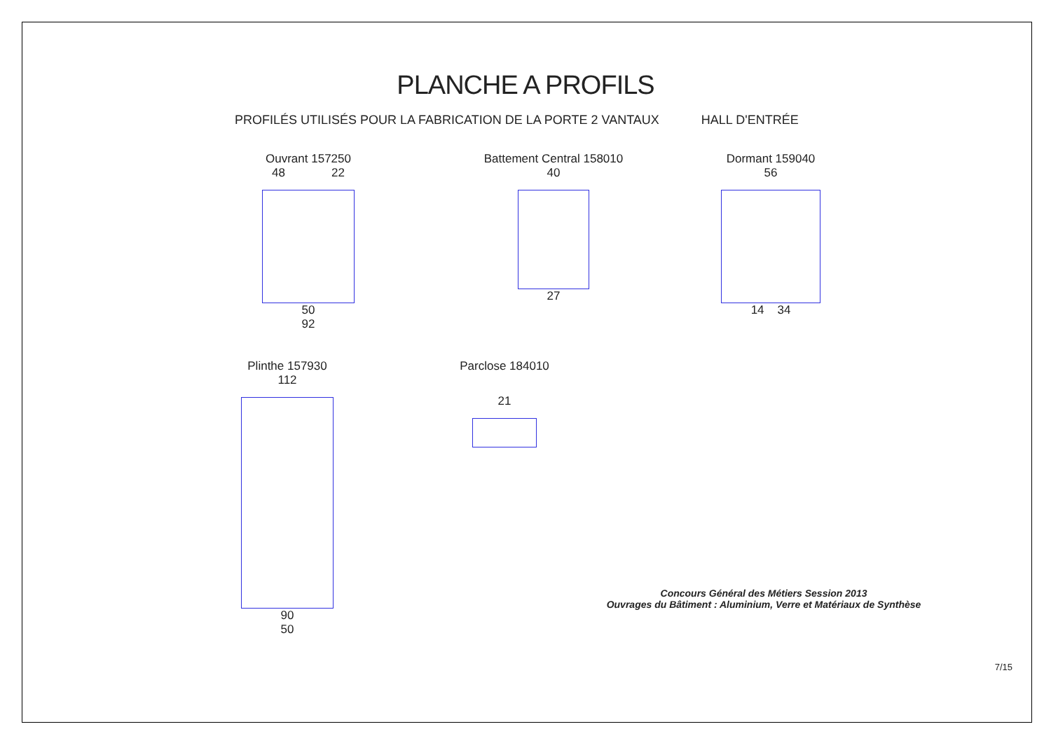PLANCHE A PROFILS
PROFILÉS UTILISÉS POUR LA FABRICATION DE LA PORTE 2 VANTAUX HALL D'ENTRÉE
Ouvrant 157250
48 22
50
92
Battement Central 158010
40
27
Dormant 159040
56
14 34
Plinthe 157930
112
90
50
Parclose 184010
21
Concours Général des Métiers Session 2013
Ouvrages du Bâtiment : Aluminium, Verre et Matériaux de Synthèse
7/15